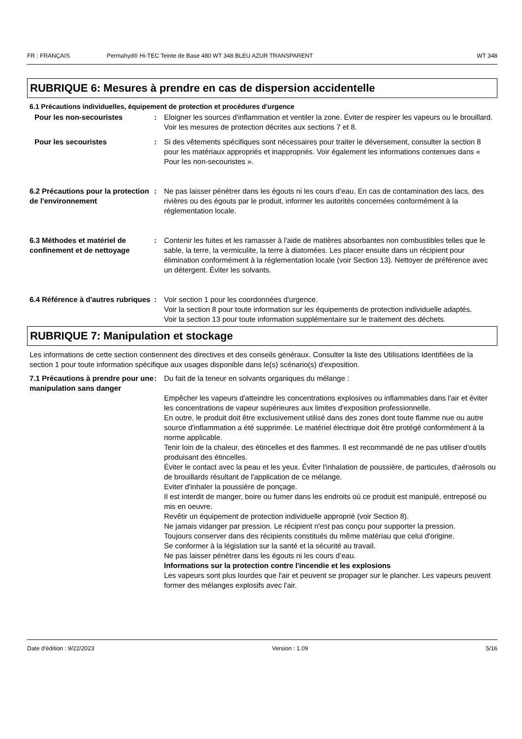FR : FRANÇAIS Permahyd® Hi-TEC Teinte de Base 480 WT 348 BLEU AZUR TRANSPARENT WT 348
RUBRIQUE 6: Mesures à prendre en cas de dispersion accidentelle
6.1 Précautions individuelles, équipement de protection et procédures d'urgence
Pour les non-secouristes : Eloigner les sources d'inflammation et ventiler la zone. Éviter de respirer les vapeurs ou le brouillard. Voir les mesures de protection décrites aux sections 7 et 8.
Pour les secouristes : Si des vêtements spécifiques sont nécessaires pour traiter le déversement, consulter la section 8 pour les matériaux appropriés et inappropriés. Voir également les informations contenues dans « Pour les non-secouristes ».
6.2 Précautions pour la protection de l'environnement
: Ne pas laisser pénétrer dans les égouts ni les cours d’eau. En cas de contamination des lacs, des rivières ou des égouts par le produit, informer les autorités concernées conformément à la réglementation locale.
6.3 Méthodes et matériel de confinement et de nettoyage
: Contenir les fuites et les ramasser à l'aide de matières absorbantes non combustibles telles que le sable, la terre, la vermiculite, la terre à diatomées. Les placer ensuite dans un récipient pour élimination conformément à la réglementation locale (voir Section 13). Nettoyer de préférence avec un détergent. Éviter les solvants.
6.4 Référence à d'autres rubriques
: Voir section 1 pour les coordonnées d'urgence.
Voir la section 8 pour toute information sur les équipements de protection individuelle adaptés.
Voir la section 13 pour toute information supplémentaire sur le traitement des déchets.
RUBRIQUE 7: Manipulation et stockage
Les informations de cette section contiennent des directives et des conseils généraux. Consulter la liste des Utilisations Identifiées de la section 1 pour toute information spécifique aux usages disponible dans le(s) scénario(s) d'exposition.
7.1 Précautions à prendre pour une manipulation sans danger
: Du fait de la teneur en solvants organiques du mélange :
Empêcher les vapeurs d'atteindre les concentrations explosives ou inflammables dans l'air et éviter les concentrations de vapeur supérieures aux limites d'exposition professionnelle.
En outre, le produit doit être exclusivement utilisé dans des zones dont toute flamme nue ou autre source d'inflammation a été supprimée. Le matériel électrique doit être protégé conformément à la norme applicable.
Tenir loin de la chaleur, des étincelles et des flammes. Il est recommandé de ne pas utiliser d'outils produisant des étincelles.
Éviter le contact avec la peau et les yeux. Éviter l'inhalation de poussière, de particules, d'aérosols ou de brouillards résultant de l'application de ce mélange.
Eviter d'inhaler la poussière de ponçage.
Il est interdit de manger, boire ou fumer dans les endroits où ce produit est manipulé, entreposé ou mis en oeuvre.
Revêtir un équipement de protection individuelle approprié (voir Section 8).
Ne jamais vidanger par pression. Le récipient n'est pas conçu pour supporter la pression.
Toujours conserver dans des récipients constitués du même matériau que celui d'origine.
Se conformer à la législation sur la santé et la sécurité au travail.
Ne pas laisser pénétrer dans les égouts ni les cours d’eau.
Informations sur la protection contre l'incendie et les explosions
Les vapeurs sont plus lourdes que l'air et peuvent se propager sur le plancher. Les vapeurs peuvent former des mélanges explosifs avec l'air.
Date d'édition : 9/22/2023 Version : 1.09 5/16